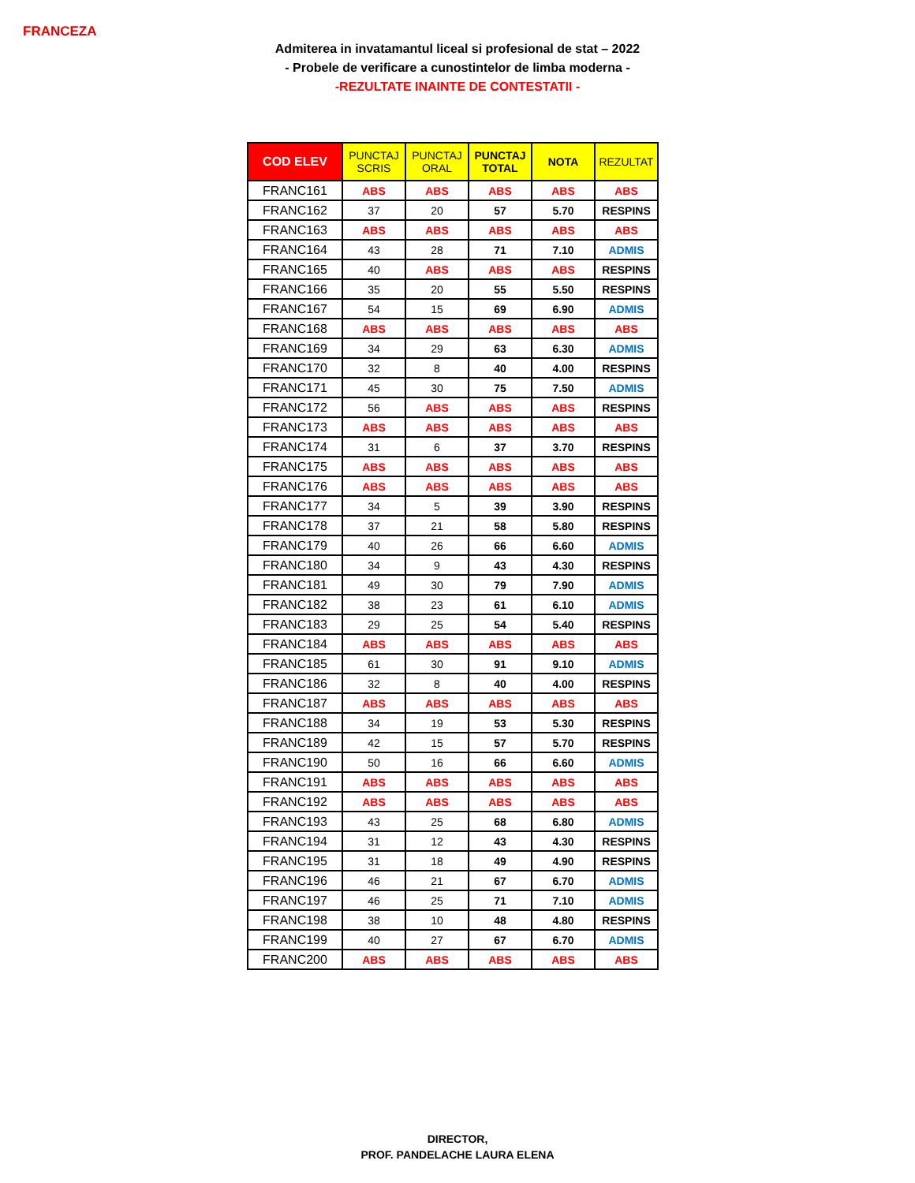FRANCEZA
Admiterea in invatamantul liceal si profesional de stat – 2022
- Probele de verificare a cunostintelor de limba moderna -
-REZULTATE INAINTE DE CONTESTATII -
| COD ELEV | PUNCTAJ SCRIS | PUNCTAJ ORAL | PUNCTAJ TOTAL | NOTA | REZULTAT |
| --- | --- | --- | --- | --- | --- |
| FRANC161 | ABS | ABS | ABS | ABS | ABS |
| FRANC162 | 37 | 20 | 57 | 5.70 | RESPINS |
| FRANC163 | ABS | ABS | ABS | ABS | ABS |
| FRANC164 | 43 | 28 | 71 | 7.10 | ADMIS |
| FRANC165 | 40 | ABS | ABS | ABS | RESPINS |
| FRANC166 | 35 | 20 | 55 | 5.50 | RESPINS |
| FRANC167 | 54 | 15 | 69 | 6.90 | ADMIS |
| FRANC168 | ABS | ABS | ABS | ABS | ABS |
| FRANC169 | 34 | 29 | 63 | 6.30 | ADMIS |
| FRANC170 | 32 | 8 | 40 | 4.00 | RESPINS |
| FRANC171 | 45 | 30 | 75 | 7.50 | ADMIS |
| FRANC172 | 56 | ABS | ABS | ABS | RESPINS |
| FRANC173 | ABS | ABS | ABS | ABS | ABS |
| FRANC174 | 31 | 6 | 37 | 3.70 | RESPINS |
| FRANC175 | ABS | ABS | ABS | ABS | ABS |
| FRANC176 | ABS | ABS | ABS | ABS | ABS |
| FRANC177 | 34 | 5 | 39 | 3.90 | RESPINS |
| FRANC178 | 37 | 21 | 58 | 5.80 | RESPINS |
| FRANC179 | 40 | 26 | 66 | 6.60 | ADMIS |
| FRANC180 | 34 | 9 | 43 | 4.30 | RESPINS |
| FRANC181 | 49 | 30 | 79 | 7.90 | ADMIS |
| FRANC182 | 38 | 23 | 61 | 6.10 | ADMIS |
| FRANC183 | 29 | 25 | 54 | 5.40 | RESPINS |
| FRANC184 | ABS | ABS | ABS | ABS | ABS |
| FRANC185 | 61 | 30 | 91 | 9.10 | ADMIS |
| FRANC186 | 32 | 8 | 40 | 4.00 | RESPINS |
| FRANC187 | ABS | ABS | ABS | ABS | ABS |
| FRANC188 | 34 | 19 | 53 | 5.30 | RESPINS |
| FRANC189 | 42 | 15 | 57 | 5.70 | RESPINS |
| FRANC190 | 50 | 16 | 66 | 6.60 | ADMIS |
| FRANC191 | ABS | ABS | ABS | ABS | ABS |
| FRANC192 | ABS | ABS | ABS | ABS | ABS |
| FRANC193 | 43 | 25 | 68 | 6.80 | ADMIS |
| FRANC194 | 31 | 12 | 43 | 4.30 | RESPINS |
| FRANC195 | 31 | 18 | 49 | 4.90 | RESPINS |
| FRANC196 | 46 | 21 | 67 | 6.70 | ADMIS |
| FRANC197 | 46 | 25 | 71 | 7.10 | ADMIS |
| FRANC198 | 38 | 10 | 48 | 4.80 | RESPINS |
| FRANC199 | 40 | 27 | 67 | 6.70 | ADMIS |
| FRANC200 | ABS | ABS | ABS | ABS | ABS |
DIRECTOR,
PROF. PANDELACHE LAURA ELENA